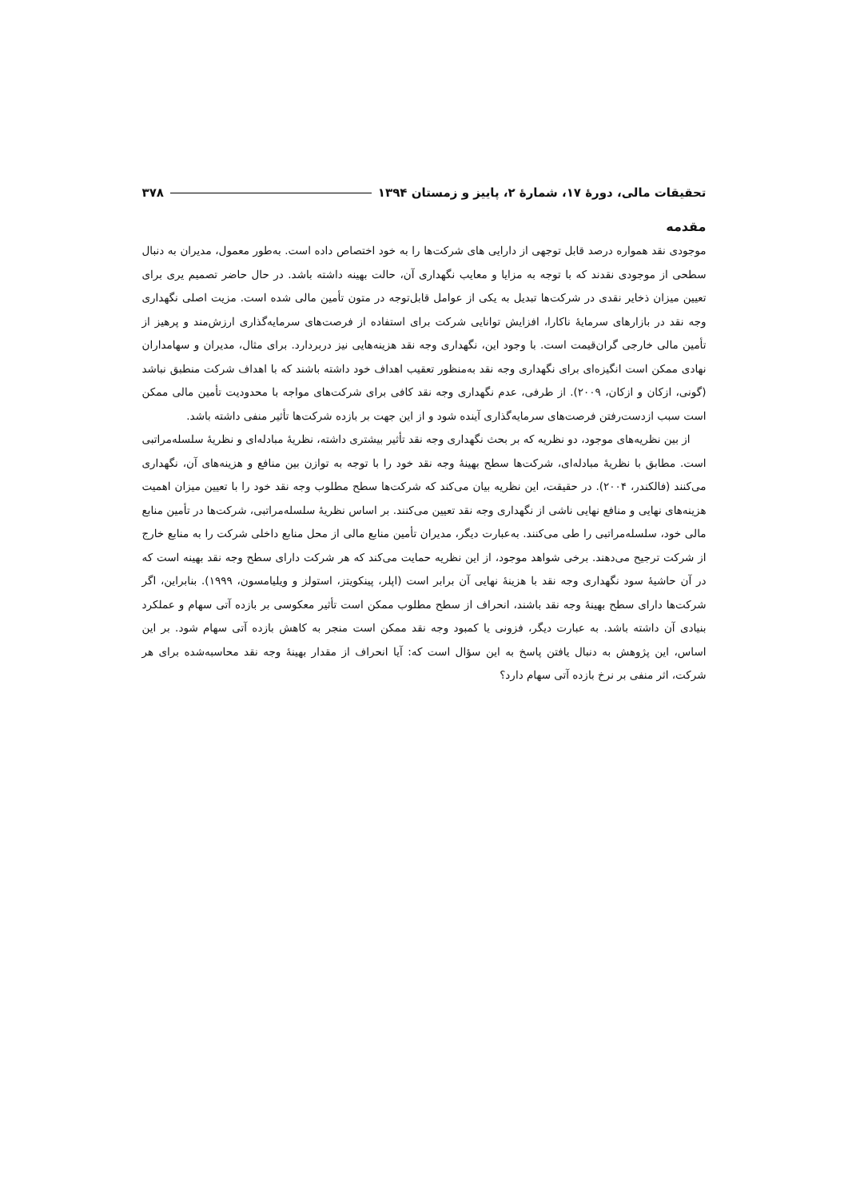تحقیقات مالی، دورهٔ ۱۷، شمارهٔ ۲، پاییز و زمستان ۱۳۹۴ ۳۷۸
مقدمه
موجودی نقد همواره درصد قابل توجهی از دارایی های شرکت‌ها را به خود اختصاص داده است. به‌طور معمول، مدیران به دنبال سطحی از موجودی نقدند که با توجه به مزایا و معایب نگهداری آن، حالت بهینه داشته باشد. در حال حاضر تصمیم یری برای تعیین میزان ذخایر نقدی در شرکت‌ها تبدیل به یکی از عوامل قابل‌توجه در متون تأمین مالی شده است. مزیت اصلی نگهداری وجه نقد در بازارهای سرمایهٔ ناکارا، افزایش توانایی شرکت برای استفاده از فرصت‌های سرمایه‌گذاری ارزش‌مند و پرهیز از تأمین مالی خارجی گران‌قیمت است. با وجود این، نگهداری وجه نقد هزینه‌هایی نیز دربردارد. برای مثال، مدیران و سهامداران نهادی ممکن است انگیزه‌ای برای نگهداری وجه نقد به‌منظور تعقیب اهداف خود داشته باشند که با اهداف شرکت منطبق نباشد (گونی، ازکان و ازکان، ۲۰۰۹). از طرفی، عدم نگهداری وجه نقد کافی برای شرکت‌های مواجه با محدودیت تأمین مالی ممکن است سبب ازدست‌رفتن فرصت‌های سرمایه‌گذاری آینده شود و از این جهت بر بازده شرکت‌ها تأثیر منفی داشته باشد.
از بین نظریه‌های موجود، دو نظریه که بر بحث نگهداری وجه نقد تأثیر بیشتری داشته، نظریهٔ مبادله‌ای و نظریهٔ سلسله‌مراتبی است. مطابق با نظریهٔ مبادله‌ای، شرکت‌ها سطح بهینهٔ وجه نقد خود را با توجه به توازن بین منافع و هزینه‌های آن، نگهداری می‌کنند (فالکندر، ۲۰۰۴). در حقیقت، این نظریه بیان می‌کند که شرکت‌ها سطح مطلوب وجه نقد خود را با تعیین میزان اهمیت هزینه‌های نهایی و منافع نهایی ناشی از نگهداری وجه نقد تعیین می‌کنند. بر اساس نظریهٔ سلسله‌مراتبی، شرکت‌ها در تأمین منابع مالی خود، سلسله‌مراتبی را طی می‌کنند. به‌عبارت دیگر، مدیران تأمین منابع مالی از محل منابع داخلی شرکت را به منابع خارج از شرکت ترجیح می‌دهند. برخی شواهد موجود، از این نظریه حمایت می‌کند که هر شرکت دارای سطح وجه نقد بهینه است که در آن حاشیهٔ سود نگهداری وجه نقد با هزینهٔ نهایی آن برابر است (اپلر، پینکویتز، استولز و ویلیامسون، ۱۹۹۹). بنابراین، اگر شرکت‌ها دارای سطح بهینهٔ وجه نقد باشند، انحراف از سطح مطلوب ممکن است تأثیر معکوسی بر بازده آتی سهام و عملکرد بنیادی آن داشته باشد. به عبارت دیگر، فزونی یا کمبود وجه نقد ممکن است منجر به کاهش بازده آتی سهام شود. بر این اساس، این پژوهش به دنبال یافتن پاسخ به این سؤال است که: آیا انحراف از مقدار بهینهٔ وجه نقد محاسبه‌شده برای هر شرکت، اثر منفی بر نرخ بازده آتی سهام دارد؟